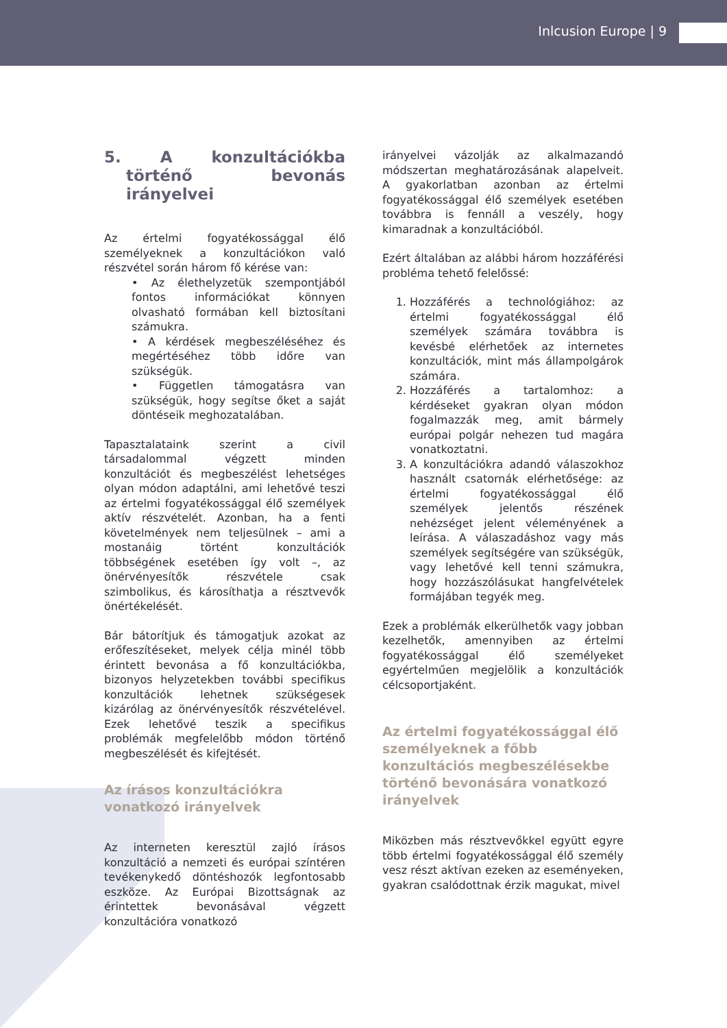Inlcusion Europe | 9
5. A konzultációkba történő bevonás irányelvei
Az értelmi fogyatékossággal élő személyeknek a konzultációkon való részvétel során három fő kérése van:
• Az élethelyzetük szempontjából fontos információkat könnyen olvasható formában kell biztosítani számukra.
• A kérdések megbeszéléséhez és megértéséhez több időre van szükségük.
• Független támogatásra van szükségük, hogy segítse őket a saját döntéseik meghozatalában.
Tapasztalataink szerint a civil társadalommal végzett minden konzultációt és megbeszélést lehetséges olyan módon adaptálni, ami lehetővé teszi az értelmi fogyatékossággal élő személyek aktív részvételét. Azonban, ha a fenti követelmények nem teljesülnek – ami a mostanáig történt konzultációk többségének esetében így volt –, az önérvényesítők részvétele csak szimbolikus, és károsíthatja a résztvevők önértékelését.
Bár bátorítjuk és támogatjuk azokat az erőfeszítéseket, melyek célja minél több érintett bevonása a fő konzultációkba, bizonyos helyzetekben további specifikus konzultációk lehetnek szükségesek kizárólag az önérvényesítők részvételével. Ezek lehetővé teszik a specifikus problémák megfelelőbb módon történő megbeszélését és kifejtését.
Az írásos konzultációkra vonatkozó irányelvek
Az interneten keresztül zajló írásos konzultáció a nemzeti és európai színtéren tevékenykedő döntéshozók legfontosabb eszköze. Az Európai Bizottságnak az érintettek bevonásával végzett konzultációra vonatkozó
irányelvei vázolják az alkalmazandó módszertan meghatározásának alapelveit. A gyakorlatban azonban az értelmi fogyatékossággal élő személyek esetében továbbra is fennáll a veszély, hogy kimaradnak a konzultációból.
Ezért általában az alábbi három hozzáférési probléma tehető felelőssé:
1. Hozzáférés a technológiához: az értelmi fogyatékossággal élő személyek számára továbbra is kevésbé elérhetőek az internetes konzultációk, mint más állampolgárok számára.
2. Hozzáférés a tartalomhoz: a kérdéseket gyakran olyan módon fogalmazzák meg, amit bármely európai polgár nehezen tud magára vonatkoztatni.
3. A konzultációkra adandó válaszokhoz használt csatornák elérhetősége: az értelmi fogyatékossággal élő személyek jelentős részének nehézséget jelent véleményének a leírása. A válaszadáshoz vagy más személyek segítségére van szükségük, vagy lehetővé kell tenni számukra, hogy hozzászólásukat hangfelvételek formájában tegyék meg.
Ezek a problémák elkerülhetők vagy jobban kezelhetők, amennyiben az értelmi fogyatékossággal élő személyeket egyértelműen megjelölik a konzultációk célcsoportjaként.
Az értelmi fogyatékossággal élő személyeknek a főbb konzultációs megbeszélésekbe történő bevonására vonatkozó irányelvek
Miközben más résztvevőkkel együtt egyre több értelmi fogyatékossággal élő személy vesz részt aktívan ezeken az eseményeken, gyakran csalódottnak érzik magukat, mivel